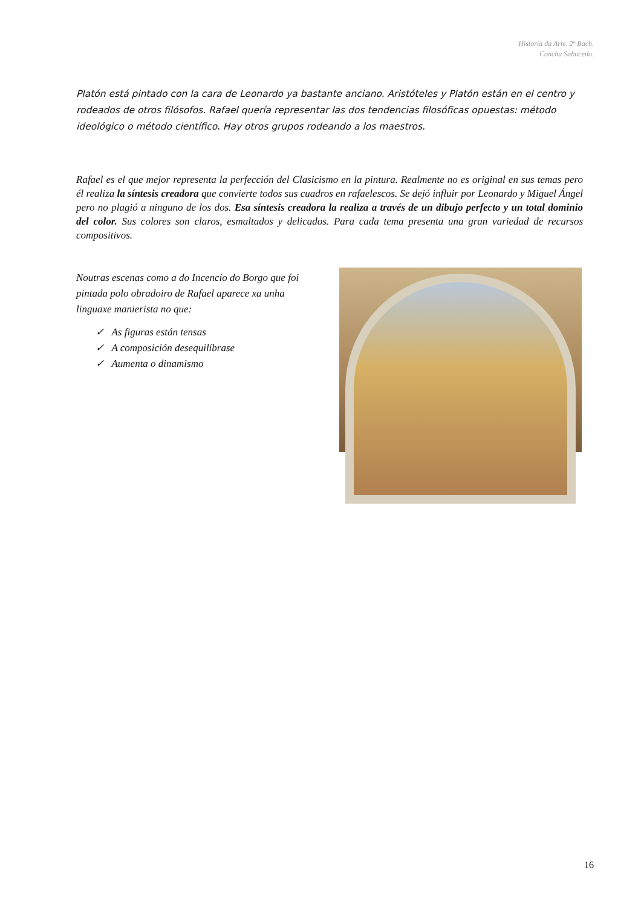Historia da Arte. 2º Bach.
Concha Sabucedo.
Platón está pintado con la cara de Leonardo ya bastante anciano. Aristóteles y Platón están en el centro y rodeados de otros filósofos. Rafael quería representar las dos tendencias filosóficas opuestas: método ideológico o método científico. Hay otros grupos rodeando a los maestros.
Rafael es el que mejor representa la perfección del Clasicismo en la pintura. Realmente no es original en sus temas pero él realiza la síntesis creadora que convierte todos sus cuadros en rafaelescos. Se dejó influir por Leonardo y Miguel Ángel pero no plagió a ninguno de los dos. Esa síntesis creadora la realiza a través de un dibujo perfecto y un total dominio del color. Sus colores son claros, esmaltados y delicados. Para cada tema presenta una gran variedad de recursos compositivos.
Noutras escenas como a do Incencio do Borgo que foi pintada polo obradoiro de Rafael aparece xa unha linguaxe manierista no que:
✓ As figuras están tensas
✓ A composición desequilíbrase
✓ Aumenta o dinamismo
16